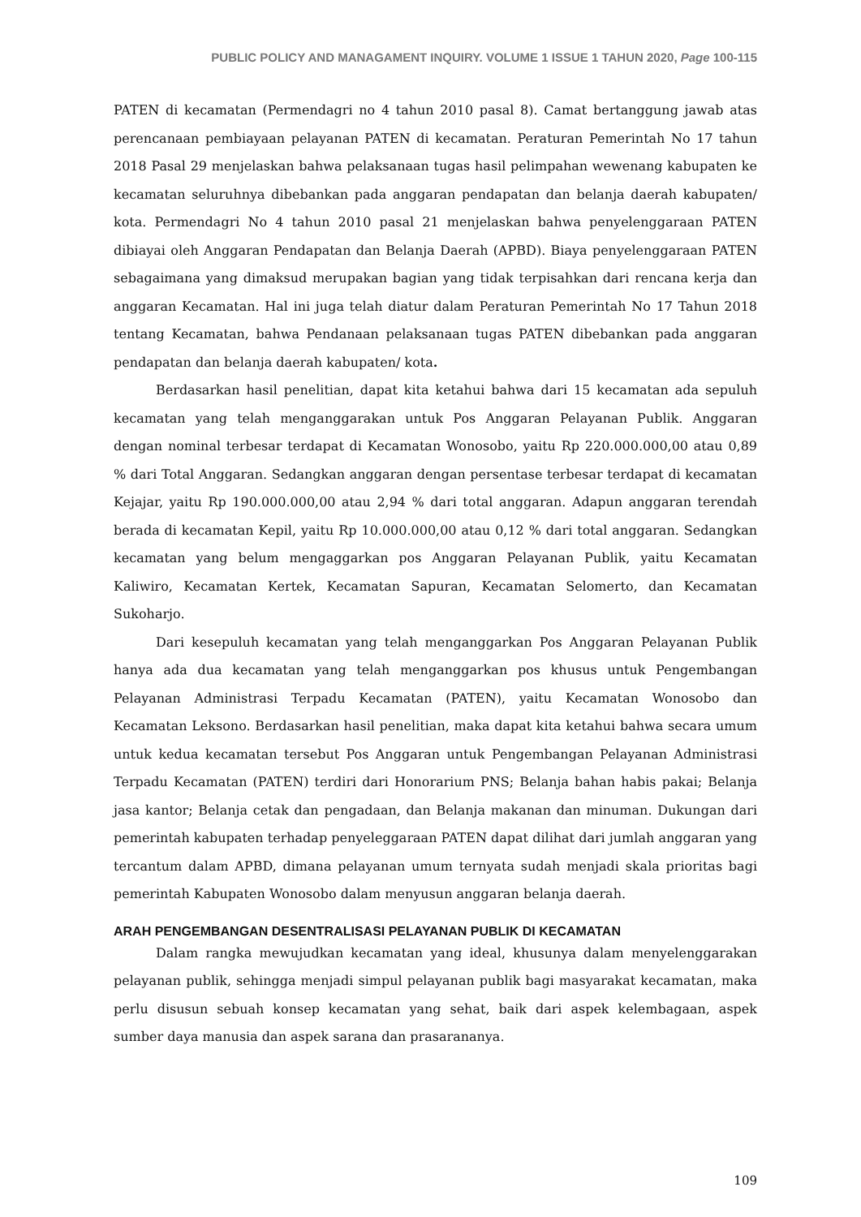PUBLIC POLICY AND MANAGAMENT INQUIRY. VOLUME 1 ISSUE 1 TAHUN 2020, Page 100-115
PATEN di kecamatan (Permendagri no 4 tahun 2010 pasal 8). Camat bertanggung jawab atas perencanaan pembiayaan pelayanan PATEN di kecamatan. Peraturan Pemerintah No 17 tahun 2018 Pasal 29 menjelaskan bahwa pelaksanaan tugas hasil pelimpahan wewenang kabupaten ke kecamatan seluruhnya dibebankan pada anggaran pendapatan dan belanja daerah kabupaten/ kota. Permendagri No 4 tahun 2010 pasal 21 menjelaskan bahwa penyelenggaraan PATEN dibiayai oleh Anggaran Pendapatan dan Belanja Daerah (APBD). Biaya penyelenggaraan PATEN sebagaimana yang dimaksud merupakan bagian yang tidak terpisahkan dari rencana kerja dan anggaran Kecamatan. Hal ini juga telah diatur dalam Peraturan Pemerintah No 17 Tahun 2018 tentang Kecamatan, bahwa Pendanaan pelaksanaan tugas PATEN dibebankan pada anggaran pendapatan dan belanja daerah kabupaten/ kota.
Berdasarkan hasil penelitian, dapat kita ketahui bahwa dari 15 kecamatan ada sepuluh kecamatan yang telah menganggarakan untuk Pos Anggaran Pelayanan Publik. Anggaran dengan nominal terbesar terdapat di Kecamatan Wonosobo, yaitu Rp 220.000.000,00 atau 0,89 % dari Total Anggaran. Sedangkan anggaran dengan persentase terbesar terdapat di kecamatan Kejajar, yaitu Rp 190.000.000,00 atau 2,94 % dari total anggaran. Adapun anggaran terendah berada di kecamatan Kepil, yaitu Rp 10.000.000,00 atau 0,12 % dari total anggaran. Sedangkan kecamatan yang belum mengaggarkan pos Anggaran Pelayanan Publik, yaitu Kecamatan Kaliwiro, Kecamatan Kertek, Kecamatan Sapuran, Kecamatan Selomerto, dan Kecamatan Sukoharjo.
Dari kesepuluh kecamatan yang telah menganggarkan Pos Anggaran Pelayanan Publik hanya ada dua kecamatan yang telah menganggarkan pos khusus untuk Pengembangan Pelayanan Administrasi Terpadu Kecamatan (PATEN), yaitu Kecamatan Wonosobo dan Kecamatan Leksono. Berdasarkan hasil penelitian, maka dapat kita ketahui bahwa secara umum untuk kedua kecamatan tersebut Pos Anggaran untuk Pengembangan Pelayanan Administrasi Terpadu Kecamatan (PATEN) terdiri dari Honorarium PNS; Belanja bahan habis pakai; Belanja jasa kantor; Belanja cetak dan pengadaan, dan Belanja makanan dan minuman. Dukungan dari pemerintah kabupaten terhadap penyeleggaraan PATEN dapat dilihat dari jumlah anggaran yang tercantum dalam APBD, dimana pelayanan umum ternyata sudah menjadi skala prioritas bagi pemerintah Kabupaten Wonosobo dalam menyusun anggaran belanja daerah.
ARAH PENGEMBANGAN DESENTRALISASI PELAYANAN PUBLIK DI KECAMATAN
Dalam rangka mewujudkan kecamatan yang ideal, khusunya dalam menyelenggarakan pelayanan publik, sehingga menjadi simpul pelayanan publik bagi masyarakat kecamatan, maka perlu disusun sebuah konsep kecamatan yang sehat, baik dari aspek kelembagaan, aspek sumber daya manusia dan aspek sarana dan prasarananya.
109